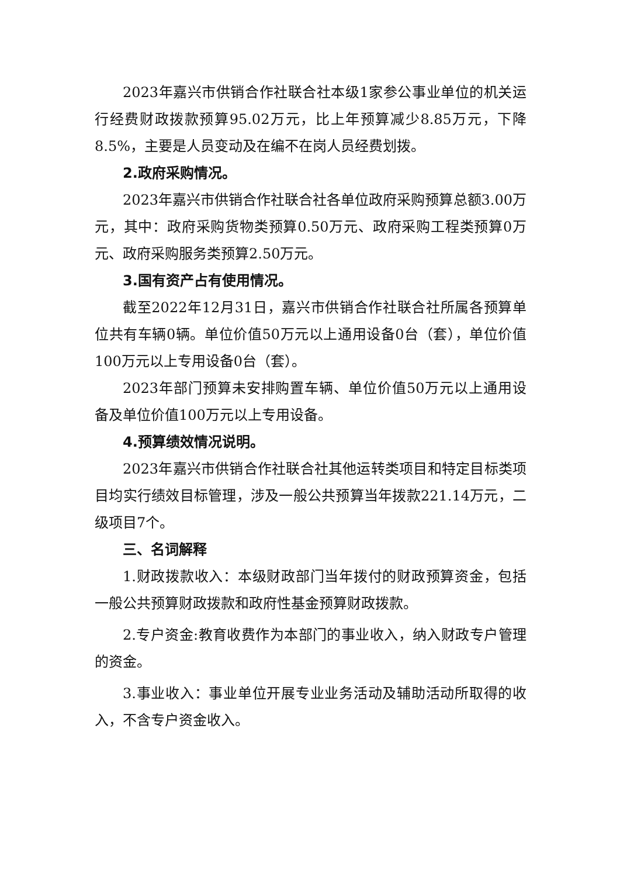2023年嘉兴市供销合作社联合社本级1家参公事业单位的机关运行经费财政拨款预算95.02万元，比上年预算减少8.85万元，下降8.5%，主要是人员变动及在编不在岗人员经费划拨。
2.政府采购情况。
2023年嘉兴市供销合作社联合社各单位政府采购预算总额3.00万元，其中：政府采购货物类预算0.50万元、政府采购工程类预算0万元、政府采购服务类预算2.50万元。
3.国有资产占有使用情况。
截至2022年12月31日，嘉兴市供销合作社联合社所属各预算单位共有车辆0辆。单位价值50万元以上通用设备0台（套），单位价值100万元以上专用设备0台（套）。
2023年部门预算未安排购置车辆、单位价值50万元以上通用设备及单位价值100万元以上专用设备。
4.预算绩效情况说明。
2023年嘉兴市供销合作社联合社其他运转类项目和特定目标类项目均实行绩效目标管理，涉及一般公共预算当年拨款221.14万元，二级项目7个。
三、名词解释
1.财政拨款收入：本级财政部门当年拨付的财政预算资金，包括一般公共预算财政拨款和政府性基金预算财政拨款。
2.专户资金:教育收费作为本部门的事业收入，纳入财政专户管理的资金。
3.事业收入：事业单位开展专业业务活动及辅助活动所取得的收入，不含专户资金收入。